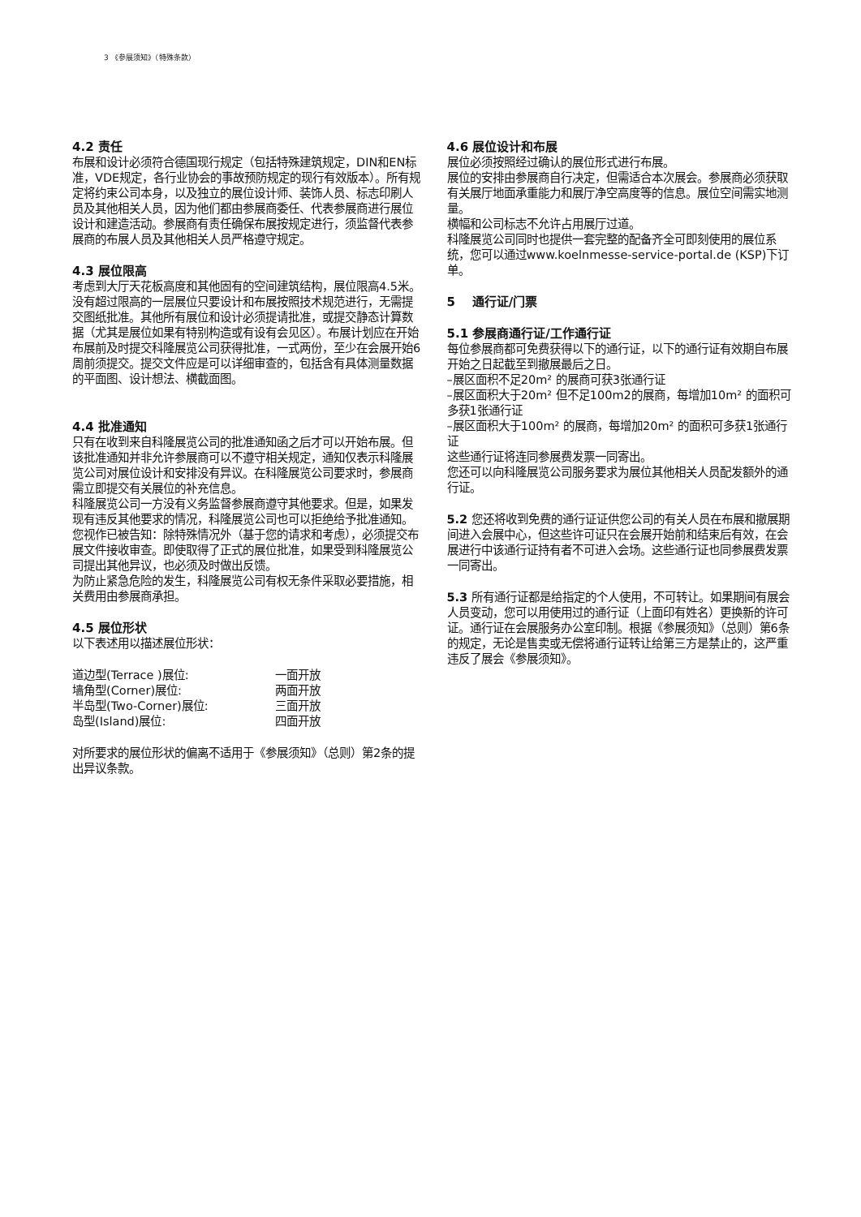3 《参展须知》（特殊条款）
4.2 责任
布展和设计必须符合德国现行规定（包括特殊建筑规定，DIN和EN标准，VDE规定，各行业协会的事故预防规定的现行有效版本）。所有规定将约束公司本身，以及独立的展位设计师、装饰人员、标志印刷人员及其他相关人员，因为他们都由参展商委任、代表参展商进行展位设计和建造活动。参展商有责任确保布展按规定进行，须监督代表参展商的布展人员及其他相关人员严格遵守规定。
4.3 展位限高
考虑到大厅天花板高度和其他固有的空间建筑结构，展位限高4.5米。没有超过限高的一层展位只要设计和布展按照技术规范进行，无需提交图纸批准。其他所有展位和设计必须提请批准，或提交静态计算数据（尤其是展位如果有特别构造或有设有会见区）。布展计划应在开始布展前及时提交科隆展览公司获得批准，一式两份，至少在会展开始6周前须提交。提交文件应是可以详细审查的，包括含有具体测量数据的平面图、设计想法、横截面图。
4.4 批准通知
只有在收到来自科隆展览公司的批准通知函之后才可以开始布展。但该批准通知并非允许参展商可以不遵守相关规定，通知仅表示科隆展览公司对展位设计和安排没有异议。在科隆展览公司要求时，参展商需立即提交有关展位的补充信息。
科隆展览公司一方没有义务监督参展商遵守其他要求。但是，如果发现有违反其他要求的情况，科隆展览公司也可以拒绝给予批准通知。您视作已被告知：除特殊情况外（基于您的请求和考虑），必须提交布展文件接收审查。即使取得了正式的展位批准，如果受到科隆展览公司提出其他异议，也必须及时做出反馈。
为防止紧急危险的发生，科隆展览公司有权无条件采取必要措施，相关费用由参展商承担。
4.5 展位形状
以下表述用以描述展位形状：
| 道边型(Terrace )展位: | 一面开放 |
| 墙角型(Corner)展位: | 两面开放 |
| 半岛型(Two-Corner)展位: | 三面开放 |
| 岛型(Island)展位: | 四面开放 |
对所要求的展位形状的偏离不适用于《参展须知》（总则）第2条的提出异议条款。
4.6 展位设计和布展
展位必须按照经过确认的展位形式进行布展。
展位的安排由参展商自行决定，但需适合本次展会。参展商必须获取有关展厅地面承重能力和展厅净空高度等的信息。展位空间需实地测量。
横幅和公司标志不允许占用展厅过道。
科隆展览公司同时也提供一套完整的配备齐全可即刻使用的展位系统，您可以通过www.koelnmesse-service-portal.de (KSP)下订单。
5 通行证/门票
5.1 参展商通行证/工作通行证
每位参展商都可免费获得以下的通行证，以下的通行证有效期自布展开始之日起截至到撤展最后之日。
–展区面积不足20m² 的展商可获3张通行证
–展区面积大于20m² 但不足100m2的展商，每增加10m² 的面积可多获1张通行证
–展区面积大于100m² 的展商，每增加20m² 的面积可多获1张通行证
这些通行证将连同参展费发票一同寄出。
您还可以向科隆展览公司服务要求为展位其他相关人员配发额外的通行证。
5.2 您还将收到免费的通行证证供您公司的有关人员在布展和撤展期间进入会展中心，但这些许可证只在会展开始前和结束后有效，在会展进行中该通行证持有者不可进入会场。这些通行证也同参展费发票一同寄出。
5.3 所有通行证都是给指定的个人使用，不可转让。如果期间有展会人员变动，您可以用使用过的通行证（上面印有姓名）更换新的许可证。通行证在会展服务办公室印制。根据《参展须知》（总则）第6条的规定，无论是售卖或无偿将通行证转让给第三方是禁止的，这严重违反了展会《参展须知》。